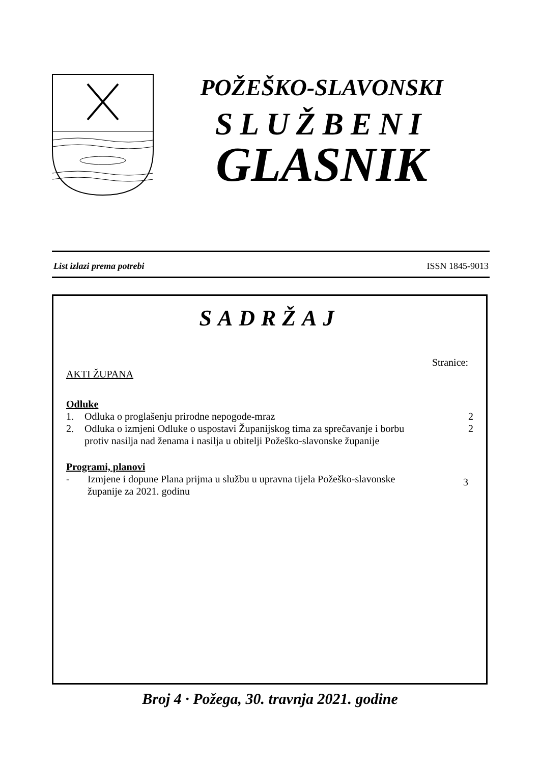POŽEŠKO-SLAVONSKI
SLUŽBENI
GLASNIK
List izlazi prema potrebi ISSN 1845-9013
SADRŽAJ
Stranice:
AKTI ŽUPANA
Odluke
1. Odluka o proglašenju prirodne nepogode-mraz 2
2. Odluka o izmjeni Odluke o uspostavi Županijskog tima za sprečavanje i borbu protiv nasilja nad ženama i nasilja u obitelji Požeško-slavonske županije 2
Programi, planovi
- Izmjene i dopune Plana prijma u službu u upravna tijela Požeško-slavonske županije za 2021. godinu 3
Broj 4 · Požega, 30. travnja 2021. godine